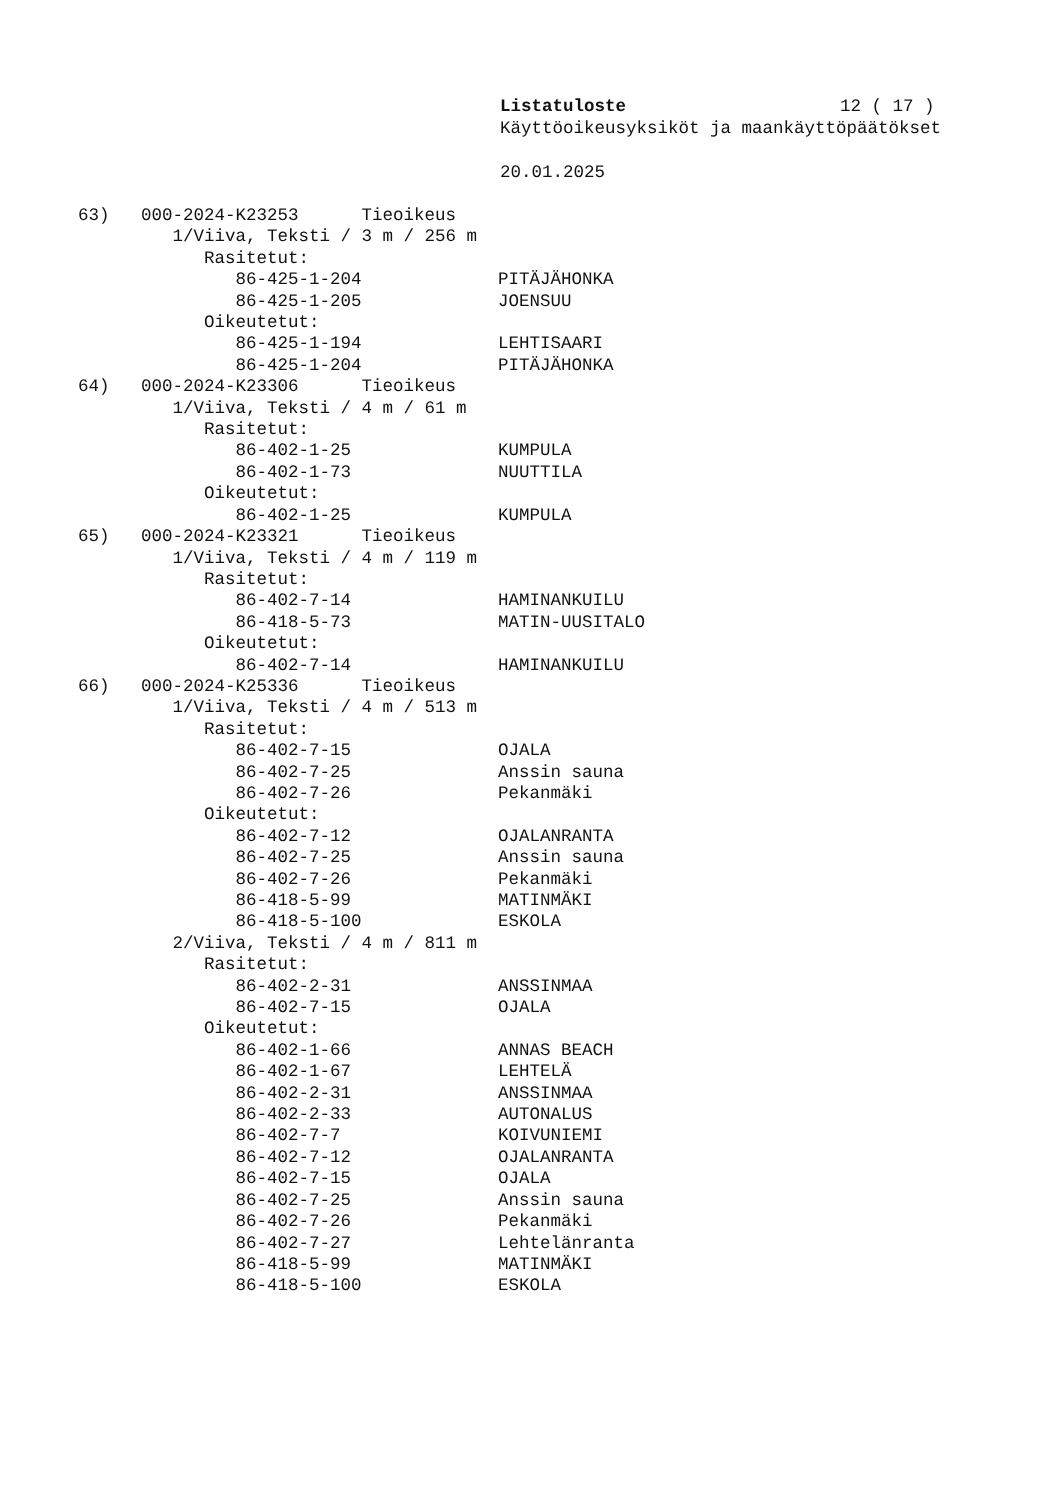Listatuloste 12 ( 17 )
Käyttöoikeusyksiköt ja maankäyttöpäätökset
20.01.2025
63)   000-2024-K23253      Tieoikeus
         1/Viiva, Teksti / 3 m / 256 m
            Rasitetut:
               86-425-1-204             PITÄJÄHONKA
               86-425-1-205             JOENSUU
            Oikeutetut:
               86-425-1-194             LEHTISAARI
               86-425-1-204             PITÄJÄHONKA
64)   000-2024-K23306      Tieoikeus
         1/Viiva, Teksti / 4 m / 61 m
            Rasitetut:
               86-402-1-25              KUMPULA
               86-402-1-73              NUUTTILA
            Oikeutetut:
               86-402-1-25              KUMPULA
65)   000-2024-K23321      Tieoikeus
         1/Viiva, Teksti / 4 m / 119 m
            Rasitetut:
               86-402-7-14              HAMINANKUILU
               86-418-5-73              MATIN-UUSITALO
            Oikeutetut:
               86-402-7-14              HAMINANKUILU
66)   000-2024-K25336      Tieoikeus
         1/Viiva, Teksti / 4 m / 513 m
            Rasitetut:
               86-402-7-15              OJALA
               86-402-7-25              Anssin sauna
               86-402-7-26              Pekanmäki
            Oikeutetut:
               86-402-7-12              OJALANRANTA
               86-402-7-25              Anssin sauna
               86-402-7-26              Pekanmäki
               86-418-5-99              MATINMÄKI
               86-418-5-100             ESKOLA
         2/Viiva, Teksti / 4 m / 811 m
            Rasitetut:
               86-402-2-31              ANSSINMAA
               86-402-7-15              OJALA
            Oikeutetut:
               86-402-1-66              ANNAS BEACH
               86-402-1-67              LEHTELÄ
               86-402-2-31              ANSSINMAA
               86-402-2-33              AUTONALUS
               86-402-7-7               KOIVUNIEMI
               86-402-7-12              OJALANRANTA
               86-402-7-15              OJALA
               86-402-7-25              Anssin sauna
               86-402-7-26              Pekanmäki
               86-402-7-27              Lehtelänranta
               86-418-5-99              MATINMÄKI
               86-418-5-100             ESKOLA